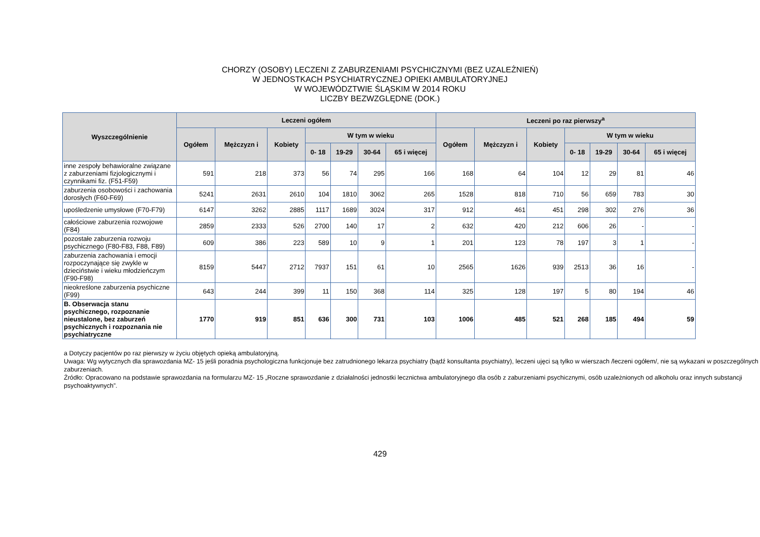CHORZY (OSOBY) LECZENI Z ZABURZENIAMI PSYCHICZNYMI (BEZ UZALEŻNIEŃ)
W JEDNOSTKACH PSYCHIATRYCZNEJ OPIEKI AMBULATORYJNEJ
W WOJEWÓDZTWIE ŚLĄSKIM W 2014 ROKU
LICZBY BEZWZGLĘDNE (DOK.)
| Wyszczególnienie | Leczeni ogółem | | | | | | | Leczeni po raz pierwszy<sup>a</sup> | | | | | | |
| --- | --- | --- | --- | --- | --- | --- | --- | --- | --- | --- | --- | --- | --- | --- |
| | Ogółem | Mężczyzn i | Kobiety | W tym w wieku | | | | Ogółem | Mężczyzn i | Kobiety | W tym w wieku | | | |
| | | | | 0- 18 | 19-29 | 30-64 | 65 i więcej | | | | 0- 18 | 19-29 | 30-64 | 65 i więcej |
| inne zespoły behawioralne związane z zaburzeniami fizjologicznymi i czynnikami fiz. (F51-F59) | 591 | 218 | 373 | 56 | 74 | 295 | 166 | 168 | 64 | 104 | 12 | 29 | 81 | 46 |
| zaburzenia osobowości i zachowania dorosłych (F60-F69) | 5241 | 2631 | 2610 | 104 | 1810 | 3062 | 265 | 1528 | 818 | 710 | 56 | 659 | 783 | 30 |
| upośledzenie umysłowe (F70-F79) | 6147 | 3262 | 2885 | 1117 | 1689 | 3024 | 317 | 912 | 461 | 451 | 298 | 302 | 276 | 36 |
| całościowe zaburzenia rozwojowe (F84) | 2859 | 2333 | 526 | 2700 | 140 | 17 | 2 | 632 | 420 | 212 | 606 | 26 | - | - |
| pozostałe zaburzenia rozwoju psychicznego (F80-F83, F88, F89) | 609 | 386 | 223 | 589 | 10 | 9 | 1 | 201 | 123 | 78 | 197 | 3 | 1 | - |
| zaburzenia zachowania i emocji rozpoczynające się zwykle w dzieciństwie i wieku młodzieńczym (F90-F98) | 8159 | 5447 | 2712 | 7937 | 151 | 61 | 10 | 2565 | 1626 | 939 | 2513 | 36 | 16 | - |
| nieokreślone zaburzenia psychiczne (F99) | 643 | 244 | 399 | 11 | 150 | 368 | 114 | 325 | 128 | 197 | 5 | 80 | 194 | 46 |
| B. Obserwacja stanu psychicznego, rozpoznanie nieustalone, bez zaburzeń psychicznych i rozpoznania nie psychiatryczne | 1770 | 919 | 851 | 636 | 300 | 731 | 103 | 1006 | 485 | 521 | 268 | 185 | 494 | 59 |
a Dotyczy pacjentów po raz pierwszy w życiu objętych opieką ambulatoryjną.
Uwaga: Wg wytycznych dla sprawozdania MZ- 15 jeśli poradnia psychologiczna funkcjonuje bez zatrudnionego lekarza psychiatry (bądź konsultanta psychiatry), leczeni ujęci są tylko w wierszach /leczeni ogółem/, nie są wykazani w poszczególnych zaburzeniach.
Źródło: Opracowano na podstawie sprawozdania na formularzu MZ- 15 „Roczne sprawozdanie z działalności jednostki lecznictwa ambulatoryjnego dla osób z zaburzeniami psychicznymi, osób uzależnionych od alkoholu oraz innych substancji psychoaktywnych”.
429